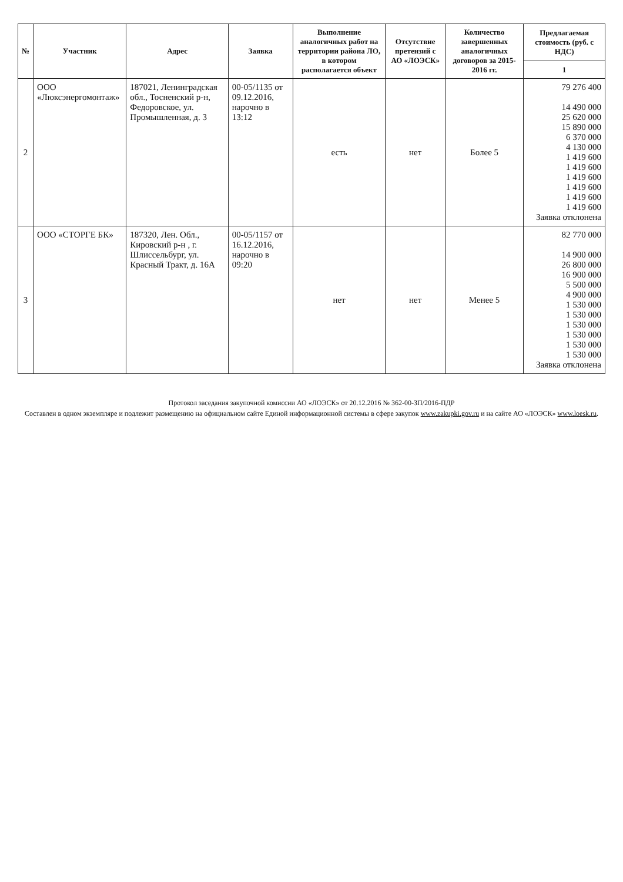| № | Участник | Адрес | Заявка | Выполнение аналогичных работ на территории района ЛО, в котором располагается объект | Отсутствие претензий с АО «ЛОЭСК» | Количество завершенных аналогичных договоров за 2015-2016 гг. | Предлагаемая стоимость (руб. с НДС) |
| --- | --- | --- | --- | --- | --- | --- | --- |
| | | | | | | | 1 |
| 2 | ООО «Люксэнергомонтаж» | 187021, Ленинградская обл., Тосненский р-н, Федоровское, ул. Промышленная, д. 3 | 00-05/1135 от 09.12.2016, нарочно в 13:12 | есть | нет | Более 5 | 79 276 400 14 490 000 25 620 000 15 890 000 6 370 000 4 130 000 1 419 600 1 419 600 1 419 600 1 419 600 1 419 600 1 419 600 Заявка отклонена |
| 3 | ООО «СТОРГЕ БК» | 187320, Лен. Обл., Кировский р-н , г. Шлиссельбург, ул. Красный Тракт, д. 16А | 00-05/1157 от 16.12.2016, нарочно в 09:20 | нет | нет | Менее 5 | 82 770 000 14 900 000 26 800 000 16 900 000 5 500 000 4 900 000 1 530 000 1 530 000 1 530 000 1 530 000 1 530 000 1 530 000 Заявка отклонена |
Протокол заседания закупочной комиссии АО «ЛОЭСК» от 20.12.2016 № 362-00-ЗП/2016-ПДР
Составлен в одном экземпляре и подлежит размещению на официальном сайте Единой информационной системы в сфере закупок www.zakupki.gov.ru и на сайте АО «ЛОЭСК» www.loesk.ru.